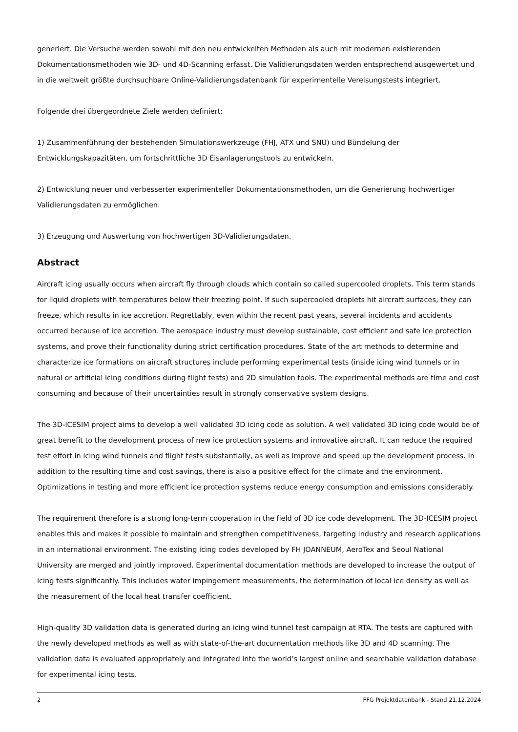generiert. Die Versuche werden sowohl mit den neu entwickelten Methoden als auch mit modernen existierenden Dokumentationsmethoden wie 3D- und 4D-Scanning erfasst. Die Validierungsdaten werden entsprechend ausgewertet und in die weltweit größte durchsuchbare Online-Validierungsdatenbank für experimentelle Vereisungstests integriert.
Folgende drei übergeordnete Ziele werden definiert:
1) Zusammenführung der bestehenden Simulationswerkzeuge (FHJ, ATX und SNU) und Bündelung der Entwicklungskapazitäten, um fortschrittliche 3D Eisanlagerungstools zu entwickeln.
2) Entwicklung neuer und verbesserter experimenteller Dokumentationsmethoden, um die Generierung hochwertiger Validierungsdaten zu ermöglichen.
3) Erzeugung und Auswertung von hochwertigen 3D-Validierungsdaten.
Abstract
Aircraft icing usually occurs when aircraft fly through clouds which contain so called supercooled droplets. This term stands for liquid droplets with temperatures below their freezing point. If such supercooled droplets hit aircraft surfaces, they can freeze, which results in ice accretion. Regrettably, even within the recent past years, several incidents and accidents occurred because of ice accretion. The aerospace industry must develop sustainable, cost efficient and safe ice protection systems, and prove their functionality during strict certification procedures. State of the art methods to determine and characterize ice formations on aircraft structures include performing experimental tests (inside icing wind tunnels or in natural or artificial icing conditions during flight tests) and 2D simulation tools. The experimental methods are time and cost consuming and because of their uncertainties result in strongly conservative system designs.
The 3D-ICESIM project aims to develop a well validated 3D icing code as solution. A well validated 3D icing code would be of great benefit to the development process of new ice protection systems and innovative aircraft. It can reduce the required test effort in icing wind tunnels and flight tests substantially, as well as improve and speed up the development process. In addition to the resulting time and cost savings, there is also a positive effect for the climate and the environment. Optimizations in testing and more efficient ice protection systems reduce energy consumption and emissions considerably.
The requirement therefore is a strong long-term cooperation in the field of 3D ice code development. The 3D-ICESIM project enables this and makes it possible to maintain and strengthen competitiveness, targeting industry and research applications in an international environment. The existing icing codes developed by FH JOANNEUM, AeroTex and Seoul National University are merged and jointly improved. Experimental documentation methods are developed to increase the output of icing tests significantly. This includes water impingement measurements, the determination of local ice density as well as the measurement of the local heat transfer coefficient.
High-quality 3D validation data is generated during an icing wind tunnel test campaign at RTA. The tests are captured with the newly developed methods as well as with state-of-the-art documentation methods like 3D and 4D scanning. The validation data is evaluated appropriately and integrated into the world’s largest online and searchable validation database for experimental icing tests.
2 FFG Projektdatenbank - Stand 21.12.2024